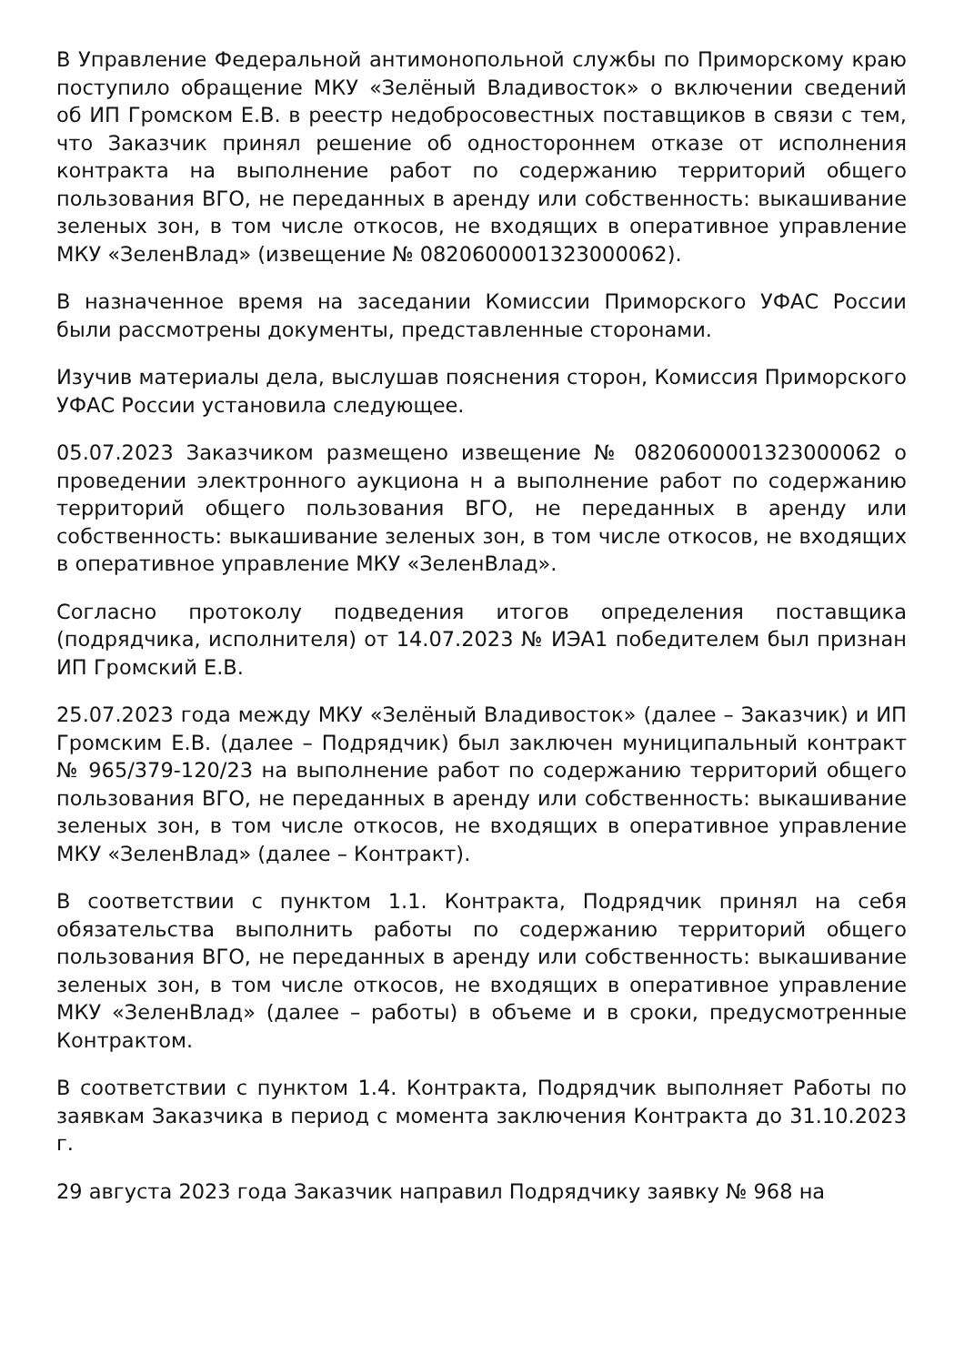В Управление Федеральной антимонопольной службы по Приморскому краю поступило обращение МКУ «Зелёный Владивосток» о включении сведений об ИП Громском Е.В. в реестр недобросовестных поставщиков в связи с тем, что Заказчик принял решение об одностороннем отказе от исполнения контракта на выполнение работ по содержанию территорий общего пользования ВГО, не переданных в аренду или собственность: выкашивание зеленых зон, в том числе откосов, не входящих в оперативное управление МКУ «ЗеленВлад» (извещение № 0820600001323000062).
В назначенное время на заседании Комиссии Приморского УФАС России были рассмотрены документы, представленные сторонами.
Изучив материалы дела, выслушав пояснения сторон, Комиссия Приморского УФАС России установила следующее.
05.07.2023 Заказчиком размещено извещение № 0820600001323000062 о проведении электронного аукциона н а выполнение работ по содержанию территорий общего пользования ВГО, не переданных в аренду или собственность: выкашивание зеленых зон, в том числе откосов, не входящих в оперативное управление МКУ «ЗеленВлад».
Согласно протоколу подведения итогов определения поставщика (подрядчика, исполнителя) от 14.07.2023 № ИЭА1 победителем был признан ИП Громский Е.В.
25.07.2023 года между МКУ «Зелёный Владивосток» (далее – Заказчик) и ИП Громским Е.В. (далее – Подрядчик) был заключен муниципальный контракт № 965/379-120/23 на выполнение работ по содержанию территорий общего пользования ВГО, не переданных в аренду или собственность: выкашивание зеленых зон, в том числе откосов, не входящих в оперативное управление МКУ «ЗеленВлад» (далее – Контракт).
В соответствии с пунктом 1.1. Контракта, Подрядчик принял на себя обязательства выполнить работы по содержанию территорий общего пользования ВГО, не переданных в аренду или собственность: выкашивание зеленых зон, в том числе откосов, не входящих в оперативное управление МКУ «ЗеленВлад» (далее – работы) в объеме и в сроки, предусмотренные Контрактом.
В соответствии с пунктом 1.4. Контракта, Подрядчик выполняет Работы по заявкам Заказчика в период с момента заключения Контракта до 31.10.2023 г.
29 августа 2023 года Заказчик направил Подрядчику заявку № 968 на